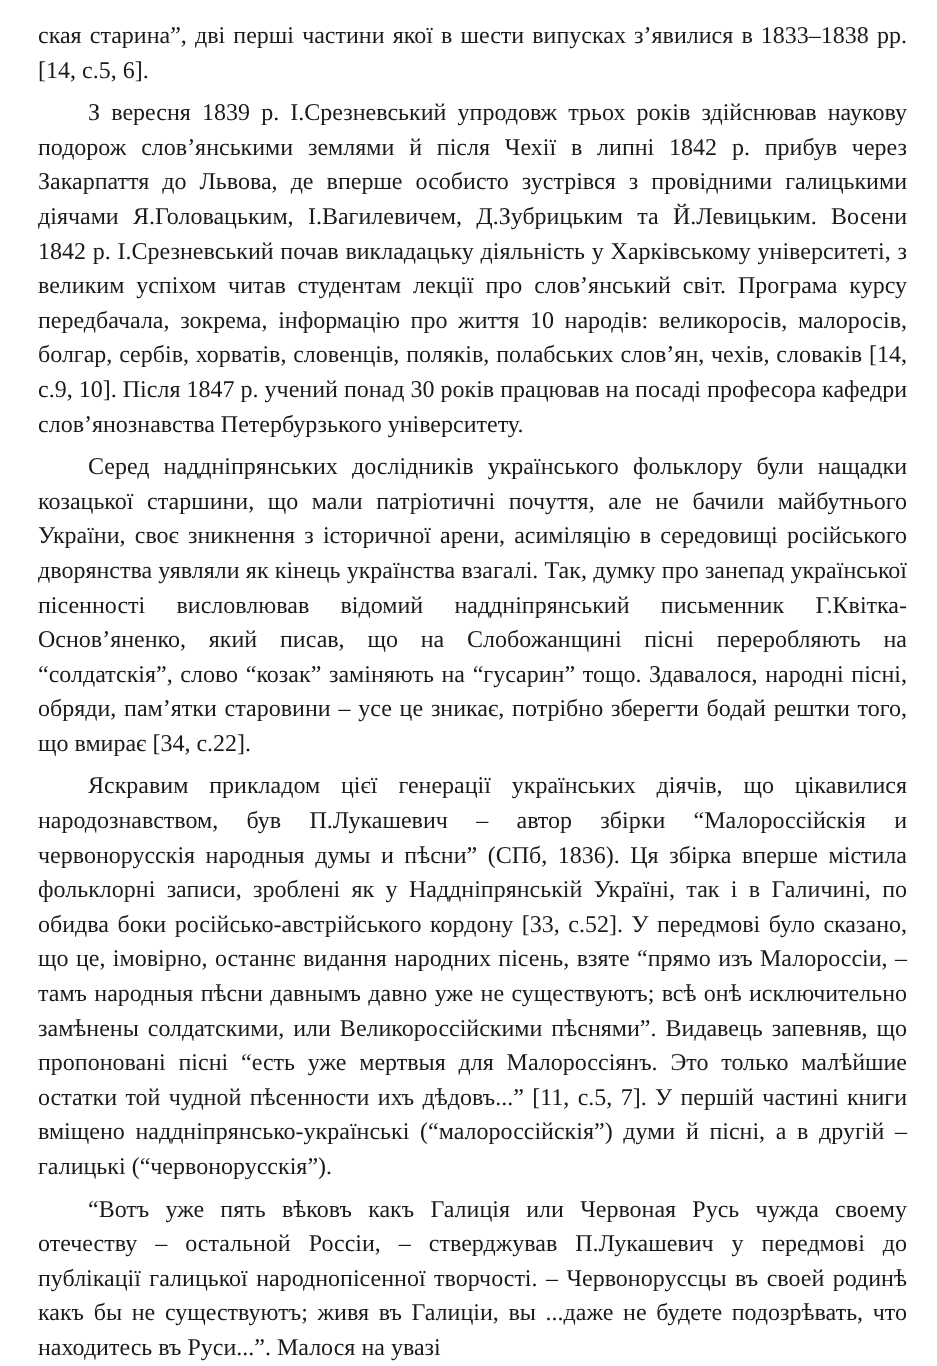ская старина”, дві перші частини якої в шести випусках з’явилися в 1833–1838 рр. [14, с.5, 6].
З вересня 1839 р. І.Срезневський упродовж трьох років здійснював наукову подорож слов’янськими землями й після Чехії в липні 1842 р. прибув через Закарпаття до Львова, де вперше особисто зустрівся з провідними галицькими діячами Я.Головацьким, І.Вагилевичем, Д.Зубрицьким та Й.Левицьким. Восени 1842 р. І.Срезневський почав викладацьку діяльність у Харківському університеті, з великим успіхом читав студентам лекції про слов’янський світ. Програма курсу передбачала, зокрема, інформацію про життя 10 народів: великоросів, малоросів, болгар, сербів, хорватів, словенців, поляків, полабських слов’ян, чехів, словаків [14, с.9, 10]. Після 1847 р. учений понад 30 років працював на посаді професора кафедри слов’янознавства Петербурзького університету.
Серед наддніпрянських дослідників українського фольклору були нащадки козацької старшини, що мали патріотичні почуття, але не бачили майбутнього України, своє зникнення з історичної арени, асиміляцію в середовищі російського дворянства уявляли як кінець українства взагалі. Так, думку про занепад української пісенності висловлював відомий наддніпрянський письменник Г.Квітка-Основ’яненко, який писав, що на Слобожанщині пісні переробляють на “солдатскія”, слово “козак” заміняють на “гусарин” тощо. Здавалося, народні пісні, обряди, пам’ятки старовини – усе це зникає, потрібно зберегти бодай рештки того, що вмирає [34, с.22].
Яскравим прикладом цієї генерації українських діячів, що цікавилися народознавством, був П.Лукашевич – автор збірки “Малороссійскія и червонорусскія народныя думы и пѣсни” (СПб, 1836). Ця збірка вперше містила фольклорні записи, зроблені як у Наддніпрянській Україні, так і в Галичині, по обидва боки російсько-австрійського кордону [33, с.52]. У передмові було сказано, що це, імовірно, останнє видання народних пісень, взяте “прямо изъ Малороссіи, – тамъ народныя пѣсни давнымъ давно уже не существуютъ; всѣ онѣ исключительно замѣнены солдатскими, или Великороссійскими пѣснями”. Видавець запевняв, що пропоновані пісні “есть уже мертвыя для Малороссіянъ. Это только малѣйшие остатки той чудной пѣсенности ихъ дѣдовъ...” [11, с.5, 7]. У першій частині книги вміщено наддніпрянсько-українські (“малороссійскія”) думи й пісні, а в другій – галицькі (“червонорусскія”).
“Вотъ уже пять вѣковъ какъ Галиція или Червоная Русь чужда своему отечеству – остальной Россіи, – стверджував П.Лукашевич у передмові до публікації галицької народнопісенної творчості. – Червонорусcцы въ своей родинѣ какъ бы не существуютъ; живя въ Галиціи, вы ...даже не будете подозрѣвать, что находитесь въ Руси...”. Малося на увазі